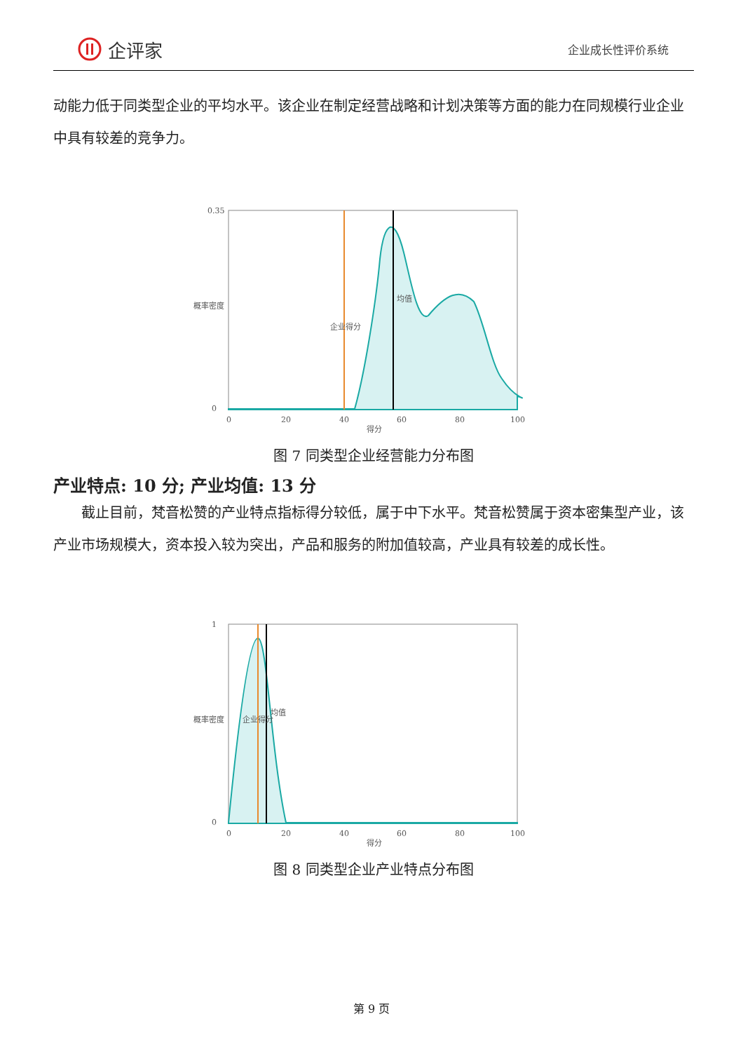企评家
企业成长性评价系统
动能力低于同类型企业的平均水平。该企业在制定经营战略和计划决策等方面的能力在同规模行业企业中具有较差的竞争力。
0.35
0
0
20
40
60
80
100
得分
概率密度
企业得分
均值
图 7 同类型企业经营能力分布图
产业特点: 10 分; 产业均值: 13 分
截止目前，梵音松赞的产业特点指标得分较低，属于中下水平。梵音松赞属于资本密集型产业，该产业市场规模大，资本投入较为突出，产品和服务的附加值较高，产业具有较差的成长性。
1
0
0
20
40
60
80
100
得分
概率密度
企业得分
均值
图 8 同类型企业产业特点分布图
第 9 页